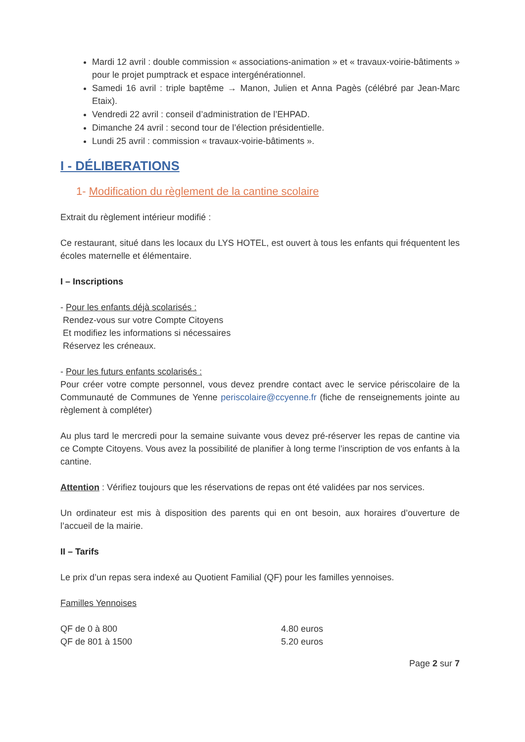Mardi 12 avril : double commission « associations-animation » et « travaux-voirie-bâtiments » pour le projet pumptrack et espace intergénérationnel.
Samedi 16 avril : triple baptême → Manon, Julien et Anna Pagès (célébré par Jean-Marc Etaix).
Vendredi 22 avril : conseil d’administration de l’EHPAD.
Dimanche 24 avril : second tour de l’élection présidentielle.
Lundi 25 avril : commission « travaux-voirie-bâtiments ».
I - DÉLIBERATIONS
1- Modification du règlement de la cantine scolaire
Extrait du règlement intérieur modifié :
Ce restaurant, situé dans les locaux du LYS HOTEL, est ouvert à tous les enfants qui fréquentent les écoles maternelle et élémentaire.
I – Inscriptions
- Pour les enfants déjà scolarisés :
Rendez-vous sur votre Compte Citoyens
Et modifiez les informations si nécessaires
Réservez les créneaux.
- Pour les futurs enfants scolarisés :
Pour créer votre compte personnel, vous devez prendre contact avec le service périscolaire de la Communauté de Communes de Yenne periscolaire@ccyenne.fr (fiche de renseignements jointe au règlement à compléter)
Au plus tard le mercredi pour la semaine suivante vous devez pré-réserver les repas de cantine via ce Compte Citoyens. Vous avez la possibilité de planifier à long terme l’inscription de vos enfants à la cantine.
Attention : Vérifiez toujours que les réservations de repas ont été validées par nos services.
Un ordinateur est mis à disposition des parents qui en ont besoin, aux horaires d’ouverture de l’accueil de la mairie.
II – Tarifs
Le prix d’un repas sera indexé au Quotient Familial (QF) pour les familles yennoises.
Familles Yennoises
QF de 0 à 800 4.80 euros
QF de 801 à 1500 5.20 euros
Page 2 sur 7